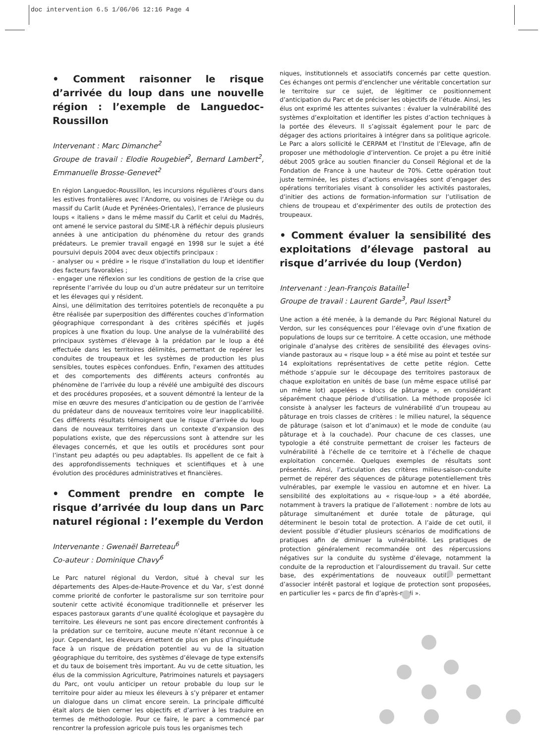doc intervention 6.5 1/06/06 12:16 Page 4
• Comment raisonner le risque d’arrivée du loup dans une nouvelle région : l’exemple de Languedoc-Roussillon
Intervenant : Marc Dimanche<sup>2</sup>
Groupe de travail : Elodie Rougebief<sup>2</sup>, Bernard Lambert<sup>2</sup>, Emmanuelle Brosse-Genevet<sup>2</sup>
En région Languedoc-Roussillon, les incursions régulières d’ours dans les estives frontalières avec l’Andorre, ou voisines de l’Ariège ou du massif du Carlit (Aude et Pyrénées-Orientales), l’errance de plusieurs loups « italiens » dans le même massif du Carlit et celui du Madrés, ont amené le service pastoral du SIME-LR à réfléchir depuis plusieurs années à une anticipation du phénomène du retour des grands prédateurs. Le premier travail engagé en 1998 sur le sujet a été poursuivi depuis 2004 avec deux objectifs principaux :
- analyser ou « prédire » le risque d’installation du loup et identifier des facteurs favorables ;
- engager une réflexion sur les conditions de gestion de la crise que représente l’arrivée du loup ou d’un autre prédateur sur un territoire et les élevages qui y résident.
Ainsi, une délimitation des territoires potentiels de reconquête a pu être réalisée par superposition des différentes couches d’information géographique correspondant à des critères spécifiés et jugés propices à une fixation du loup. Une analyse de la vulnérabilité des principaux systèmes d’élevage à la prédation par le loup a été effectuée dans les territoires délimités, permettant de repérer les conduites de troupeaux et les systèmes de production les plus sensibles, toutes espèces confondues. Enfin, l'examen des attitudes et des comportements des différents acteurs confrontés au phénomène de l’arrivée du loup a révélé une ambiguïté des discours et des procédures proposées, et a souvent démontré la lenteur de la mise en œuvre des mesures d’anticipation ou de gestion de l’arrivée du prédateur dans de nouveaux territoires voire leur inapplicabilité. Ces différents résultats témoignent que le risque d’arrivée du loup dans de nouveaux territoires dans un contexte d’expansion des populations existe, que des répercussions sont à attendre sur les élevages concernés, et que les outils et procédures sont pour l’instant peu adaptés ou peu adaptables. Ils appellent de ce fait à des approfondissements techniques et scientifiques et à une évolution des procédures administratives et financières.
• Comment prendre en compte le risque d’arrivée du loup dans un Parc naturel régional : l’exemple du Verdon
Intervenante : Gwenaël Barreteau<sup>6</sup>
Co-auteur : Dominique Chavy<sup>6</sup>
Le Parc naturel régional du Verdon, situé à cheval sur les départements des Alpes-de-Haute-Provence et du Var, s’est donné comme priorité de conforter le pastoralisme sur son territoire pour soutenir cette activité économique traditionnelle et préserver les espaces pastoraux garants d’une qualité écologique et paysagère du territoire. Les éleveurs ne sont pas encore directement confrontés à la prédation sur ce territoire, aucune meute n’étant reconnue à ce jour. Cependant, les éleveurs émettent de plus en plus d’inquiétude face à un risque de prédation potentiel au vu de la situation géographique du territoire, des systèmes d’élevage de type extensifs et du taux de boisement très important. Au vu de cette situation, les élus de la commission Agriculture, Patrimoines naturels et paysagers du Parc, ont voulu anticiper un retour probable du loup sur le territoire pour aider au mieux les éleveurs à s’y préparer et entamer un dialogue dans un climat encore serein. La principale difficulté était alors de bien cerner les objectifs et d’arriver à les traduire en termes de méthodologie. Pour ce faire, le parc a commencé par rencontrer la profession agricole puis tous les organismes tech
niques, institutionnels et associatifs concernés par cette question. Ces échanges ont permis d’enclencher une véritable concertation sur le territoire sur ce sujet, de légitimer ce positionnement d’anticipation du Parc et de préciser les objectifs de l’étude. Ainsi, les élus ont exprimé les attentes suivantes : évaluer la vulnérabilité des systèmes d’exploitation et identifier les pistes d’action techniques à la portée des éleveurs. Il s’agissait également pour le parc de dégager des actions prioritaires à intégrer dans sa politique agricole. Le Parc a alors sollicité le CERPAM et l’Institut de l’Elevage, afin de proposer une méthodologie d’intervention. Ce projet a pu être initié début 2005 grâce au soutien financier du Conseil Régional et de la Fondation de France à une hauteur de 70%. Cette opération tout juste terminée, les pistes d’actions envisagées sont d’engager des opérations territoriales visant à consolider les activités pastorales, d’initier des actions de formation-information sur l’utilisation de chiens de troupeau et d’expérimenter des outils de protection des troupeaux.
• Comment évaluer la sensibilité des exploitations d’élevage pastoral au risque d’arrivée du loup (Verdon)
Intervenant : Jean-François Bataille<sup>1</sup>
Groupe de travail : Laurent Garde<sup>3</sup>, Paul Issert<sup>3</sup>
Une action a été menée, à la demande du Parc Régional Naturel du Verdon, sur les conséquences pour l’élevage ovin d’une fixation de populations de loups sur ce territoire. A cette occasion, une méthode originale d’analyse des critères de sensibilité des élevages ovins-viande pastoraux au « risque loup » a été mise au point et testée sur 14 exploitations représentatives de cette petite région. Cette méthode s’appuie sur le découpage des territoires pastoraux de chaque exploitation en unités de base (un même espace utilisé par un même lot) appelées « blocs de pâturage », en considérant séparément chaque période d’utilisation. La méthode proposée ici consiste à analyser les facteurs de vulnérabilité d’un troupeau au pâturage en trois classes de critères : le milieu naturel, la séquence de pâturage (saison et lot d’animaux) et le mode de conduite (au pâturage et à la couchade). Pour chacune de ces classes, une typologie a été construite permettant de croiser les facteurs de vulnérabilité à l’échelle de ce territoire et à l’échelle de chaque exploitation concernée. Quelques exemples de résultats sont présentés. Ainsi, l’articulation des critères milieu-saison-conduite permet de repérer des séquences de pâturage potentiellement très vulnérables, par exemple le vassiou en automne et en hiver. La sensibilité des exploitations au « risque-loup » a été abordée, notamment à travers la pratique de l’allotement : nombre de lots au pâturage simultanément et durée totale de pâturage, qui déterminent le besoin total de protection. A l’aide de cet outil, il devient possible d’étudier plusieurs scénarios de modifications de pratiques afin de diminuer la vulnérabilité. Les pratiques de protection généralement recommandée ont des répercussions négatives sur la conduite du système d’élevage, notamment la conduite de la reproduction et l’alourdissement du travail. Sur cette base, des expérimentations de nouveaux outils permettant d’associer intérêt pastoral et logique de protection sont proposées, en particulier les « parcs de fin d’après-midi ».